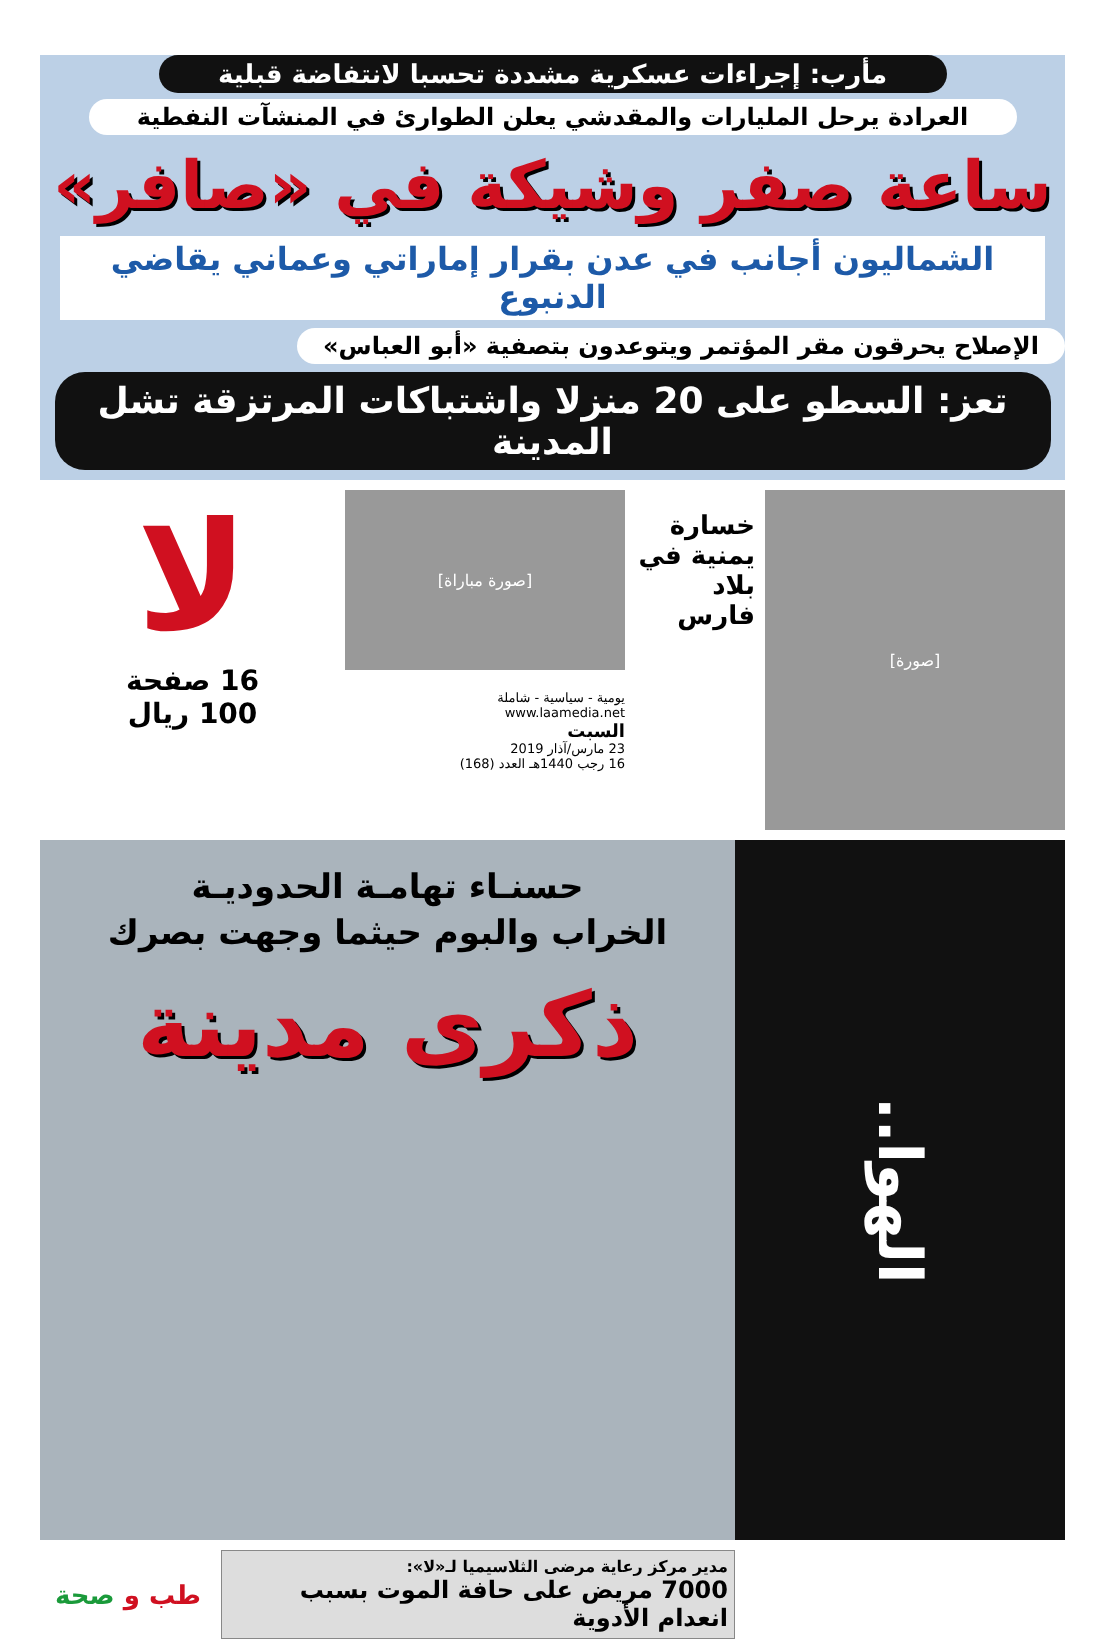مأرب: إجراءات عسكرية مشددة تحسبا لانتفاضة قبلية
العرادة يرحل المليارات والمقدشي يعلن الطوارئ في المنشآت النفطية
ساعة صفر وشيكة في «صافر»
الشماليون أجانب في عدن بقرار إماراتي وعماني يقاضي الدنبوع
الإصلاح يحرقون مقر المؤتمر ويتوعدون بتصفية «أبو العباس»
تعز: السطو على 20 منزلا واشتباكات المرتزقة تشل المدينة
[صورة]
خسارة يمنية في بلاد فارس
[صورة مباراة]
يومية - سياسية - شاملة
www.laamedia.net
السبت
23 مارس/آذار 2019
16 رجب 1440هـ العدد (168)
لا
16 صفحة
100 ريال
الهوا..
حسنـاء تهامـة الحدوديـة
الخراب والبوم حيثما وجهت بصرك
ذكرى مدينة
مدير مركز رعاية مرضى الثلاسيميا لـ«لا»:
7000 مريض على حافة الموت بسبب انعدام الأدوية
طب و صحة